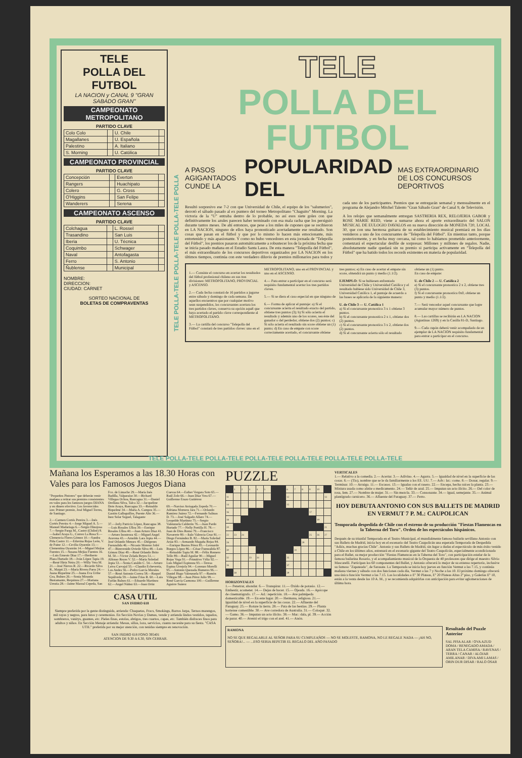TELE
POLLA DEL
FUTBOL
LA NACION y CANAL 9 "GRAN SABADO GRAN"
CAMPEONATO METROPOLITANO
| PARTIDO CLAVE | | | |
| --- | --- | --- | --- |
| Colo Colo | | U. Chile | |
| Magallanes | | U. Española | |
| Palestino | | A. Italiano | |
| S. Morning | | U. Católica | |
CAMPEONATO PROVINCIAL
| PARTIDO CLAVE | | | |
| --- | --- | --- | --- |
| Concepción | | Everton | |
| Rangers | | Huachipato | |
| Colero | | G. Cross | |
| O'Higgins | | San Felipe | |
| Wanderers | | Serena | |
CAMPEONATO ASCENSO
| PARTIDO CLAVE | | | |
| --- | --- | --- | --- |
| Colchagua | | L. Rossel | |
| Trasandino | | San Luis | |
| Iberia | | U. Técnica | |
| Coquimbo | | Schwager | |
| Naval | | Antofagasta | |
| Ferro | | S. Antonio | |
| Ñublense | | Municipal | |
NOMBRE:
DIRECCION:
CIUDAD: CARNET
SORTEO NACIONAL DE
BOLETAS DE COMPRAVENTAS
TELE POLLA-TELE POLLA-TELE POLLA-TELE POLLA
TELE
POLLA DEL
FUTBOL
A PASOS AGIGANTADOS CUNDE LA POPULARIDAD DEL MAS EXTRAORDINARIO DE LOS CONCURSOS DEPORTIVOS
Resultó sorpresivo ese 7-2 con que Universidad de Chile, el equipo de los "salumerios", derrotó el sábado pasado al ex puntero del torneo Metropolitano "Chaguito" Morning. La victoria de la "U" entraba dentro de lo probable, no así esos siete goles con que definitivamente los azules parecen haber terminado con esa mala racha que los persiguió durante tantos meses. De ahí entonces, que pese a los miles de cupones que se recibieron en LA NACION, ninguno de ellos haya pronosticado acertadamente ese resultado. Son cosas que pasan en el fútbol y que por lo mismo lo hacen más emocionante, más entretenido y más apasionante. Y como no hubo vencedores en esta jornada de "Telepolla del Fútbol", los premios pasaron automáticamente a robustecer los de la próxima fecha que se inicia pasado mañana en el Estadio Santa Laura. De esta manera "Telepolla del Fútbol", el más extraordinario de los concursos deportivos organizados por LA NACION en los últimos tiempos, continúa con este verdadero diluvio de premios millonarios para todos y cada uno de los participantes. Premios que se entregarán semanal y mensualmente en el programa de Alejandro Mitchel Talento "Gran Sábado Gran" de Canal 9, de Televisión.
A los relojes que semanalmente entregan SASTRERIA REX, RELOJERIA GABOR y ROSE MARIE REID, viene a sumarse ahora el aporte extraordinario del SALON MUSICAL DE EULOGIO DAVALOS en su nueva dirección de MONEDA 720, LOCAL 30, que con una hermosa guitarra de su establecimiento musical premiará en los días venideros a uno de los concursantes de "Telepolla del Fútbol". En mientras tanto, porque posteriormente, y en fecha muy cercana, tal como lo habíamos prometido anteriormente, comenzará el espectacular desfile de sorpresas: Millones y millones de regalos. Nadie, absolutamente nadie quedará sin su premio si participa activamente en "Telepolla del Fútbol" que ha batido todos los records existentes en materia de popularidad.
1.— Consiste el concurso en acertar los resultados del fútbol profesional chileno en sus tres divisiones: METROPOLITANO, PROVINCIAL y ASCENSO.
2.— Cada fecha constará de 16 partidos a jugarse entre sábado y domingo de cada semana. De aquellos encuentros que por cualquier motivo sean suspendidos, los concursantes acertara los tres partidos claves, conserva su opción aquél que haya acertado el partido clave correspondiente al METROPOLITANO.
3.— La cartilla del concurso "Telepolla del Fútbol" constará de tres partidos claves: uno en el METROPOLITANO, uno en el PROVINCIAL y uno en el ASCENSO.
4.— Para entrar a participar en el concurso será requisito fundamental acertar los tres partidos claves.
5.— Si se diera el caso especial en que ninguno de
6.— Forma de aplicar el puntaje: a) Si el concursante acierta el resultado exacto del partido, obtiene tres puntos (3); b) Si sólo acierta el resultado y además uno de los scores, sea éste del ganador o del perdedor, obtiene dos (2) puntos; c) Si sólo acierta el resultado sin score obtiene un (1) punto; d) En caso de empate con score correctamente acertado, el concursante obtiene tres puntos; e) En caso de acertar el empate sin score, obtendrá un punto y medio (1.1/2).
EJEMPLO: Si se hubiesen enfrentado Universidad de Chile y Universidad Católica y el resultado hubiese sido Universidad de Chile 3, Universidad Católica 1, el puntaje de acuerdo a las bases se aplicaría de la siguiente manera:
U. de Chile 3 — U. Católica 1
a) Si el concursante pronostica 3 x 1 obtiene 3 puntos.
b) Si el concursante pronostica 2 x 1, obtiene dos (2) puntos.
c) Si el concursante pronostica 3 x 2, obtiene dos (2) puntos.
d) Si el concursante acierta sólo el resultado obtiene un (1) punto.
En caso de empate:
U. de Chile 2 — U. Católica 2
e) Si el concursante pronostica 2 x 2, obtiene tres (3) puntos.
f) Si el concursante pronostica 0x0, obtiene un punto y medio (1.1/2).
7.— Será vencedor aquel concursante que logre acumular mayor número de puntos.
8.— Las cartillas se recibirán en LA NACION (Agustinas 1269) y en la Casilla 81-D, Santiago.
9.— Cada cupón deberá venir acompañado de un ejemplar de LA NACION requisito fundamental para entrar a participar en el concurso.
TELE POLLA-TELE POLLA-TELE POLLA-TELE POLLA-TELE POLLA-TELE POLLA-TELE
Mañana los Esperamos a las 18.30 Horas con Vales para los Famosos Juegos Diana
"Pequeños Pintores" que deberán venir mañana a retirar sus premios consistentes en vales para los famosos juegos DIANA y en dinero efectivo. Los favorecidos son: Primer premio, José Miguel Torres, de Santiago.
2.—Carmen Cortés Pereira 3.—Inés Cortés Pereira 4.—Jorge Miguel A. 5.—Manuel Madariaga 6.—Sergio Hinojosa 7.—Sergio Parga M., Castro (Chiloé) 8.—Isabel Araya G., Correo La Rosa 9.—Clemencia Flores Gómez 10.—Sandra Piña Castro 11.—Eduvina Rojas León, V. de Paine 12.—Cecilia Oyarzún 13.—Clementina Oyarzún 14.—Miguel Mejías Fuentes 15.—Susana Mejías Fuentes 16.—Luis Ernesto Díaz 17.—Heriberto Plaza Hurtado 18.—Iván López Tapia 19.—René Hirtz Neira 20.—Willy Vera M. 21.—José Nieves R. 22.—Ricardo Silva R., Maipú 23.—María Rivera Parra 24.—Juana Riquelme 25.—Juana Eva Uribe Cea, Bulnes 26.—Sonia Miranda Bustamante, Requinoa 27.—Mariana Urrutia 28.—Jaime Marzal Cepeda, San Fco. de Limache 29.—María Inés Badilla, Valparaíso 30.—Richard Villegas Ochoa, Rancagua 31.—Daniel Orellana Silva, Talca 32.—Jacqueline Dote Araya, Rancagua 33.—Reinaldo Riquelme 34.—María A. Campos 35.—Gastón Galleguillos, Puente Alto 36.—Inez Solar Seguel, Talagante
37.—Jerly Patricio López, Rancagua 38.—Luis Rosales Ulloa 39.—Enrique Rosales Ulloa 40.—Juan Arturo Díaz 41.—Arturo Inostroza 42.—Miguel Angel Aravena 43.—Arnoldo Lara Jopia 44.—José Orlando Menses 45.—Diógenes Fuenzalida 46.—Nicasio Moreno Jofré 47.—Bienvenido Oviedo Silva 48.—Luis Gómez Díaz 49.—René Orlando Brito M. 50.—Víctor Zelada Reyes 51.—Alfonso Reyes V. 52.—María Soledad Jopia 53.—Sonia Cataldo C. 54.—Arturo Leiva Carvajal 55.—Claudio Echeverría, Los Andes 56.—Pedro García Morales 57.—René Antonio Correa 58.—Raquel Sepúlveda 59.—Jaime Frías R. 60.—Luis Farfán Balnes 61.—Eduardo Martínez 62.—Angel Núñez 63.—Juan Ortiz Cuevas 64.—Esther Vergara Soto 65.—Raúl Zolo 66.—Juan Díaz Vera 67.—Guillermo Erazo Gutiérrez
69.—Narciso Arriagada Zepeda 70.—Adriana Mornera Jara 71.—Orlando Ramírez Juárez 72.—Fernando Salinas D. 73.—José Salgado Allaro 74.—Leopoldo Martínez 75.—Sergio Valenzuela Calderón 76.—Juan Pardo Hurtado 77.—Nelly Portilla H. 78.—Juan de Dios Romo 79.—Francisco Navarrete 80.—Italo Valencia Cruz 81.—Diego Fernández B. 82.—María Soledad Arias 83.—Armando Magaña Rojas 84.—Enrique Bustos Pérez 85.—Leonardo Burgos López 86.—César Fuenzalida 87.—Reinaldo Tapia M. 88.—Félix Romero Tello 89.—Raúl Aguilar 90.—Miguel Rojas Vega 91.—Primitivo Véliz 92.—Luis Miguel Espinoza 93.—Teresa Espina Urrejola 94.—Lorenzo Morelli 95.—Antonio Quezada Humeres 96.—Daniel Hugo Valenzuela 97.—Ramón Villegas 98.—Juan Pérez Julio 99.—René García Carmona 100.—Guillermo Aguirre Suárez
CASA UTIL
SAN ISIDRO 618
Siempre preferida por la gente distinguida, arrienda: Chaquetas, Fracs, Smokings, Barros Jarpa, Ternos marengos, mil rayas y negros, para lutos y ceremonias. En Sección Novias y Damas, vende y arrienda lindos vestidos, tapados, sombreros, vanitys, guantes, etc. Pieles finas, estolas, abrigos, tres cuartos, capas, etc. También disfraces finos para adultos y niños. En Sección Menaje arrienda: Mesas, sillas, loza, servicios, cuanto necesite para su fiesta. "CASA UTIL" preferida por su mejor atención, con tenidas siempre en renovación.
SAN ISIDRO 618 FONO 395401
ATENCION DE 9.30 A 6.30, SIN CERRAR.
PUZZLE
| | 1 | 2 | 3 | 4 | 5 | | | 6 | 7 | 8 | 9 | 10 | |
| 11 | | | | | | | | 12 | | | | | 13 |
| 14 | | | | | | | | 15 | | | | | |
| 16 | | | | | | | | | | | 17 | | |
| 18 | | | | | | | | | | | | 19 | |
| 20 | | | | | | | | | | | | | 21 |
| 22 | 23 | 24 | | | | | | | | | 25 | 26 | 27 |
| 28 | | | | | | | | | | 29 | | | |
| 30 | | | | | | | | | 31 | | | | |
| 32 | | | 33 | 34 | | | | 35 | | | | | |
| 36 | | | | | | | | 37 | | | | | |
| | 38 | | | | | | | 39 | | | | | |
HORIZONTALES
1.— Penetrar, ahondar. 6.— Transpirar. 11.— Oxido de potasio. 12.— Embestir, acometer. 14.— Dejas de hacer. 15.— Ojeada. 16.— Apócope de cinematógrafo. 17.— Ad.: repetición. 18.— Ave palmípeda domesticable. 19.— En este lugar. 20.— Hermana, religiosa. 21.— Igualdad de nivel en la superficie de las cosas. 22.— Afluente del Paraguay. 25.— Roture la tierra. 28.— Pata de las bestias. 29.— Planta hortense comestible. 30.— Ave corredora de Australia. 31.— Coloqué. 32.— Gamo. 36.— Imputan un acto ilícito. 38.— Mar.: dala, pl. 39.— Acción de parar. 40.— Aventó el trigo con el arel. 41.— Anón.
VERTICALES
1.— Relativo a la comedia. 2.— Acertar. 3.— Adivino. 4.— Agarra. 5.— Igualdad de nivel en la superficie de las cosas. 6.— (Tío), nombre que se le da familiarmente a los EE. UU. 7.— Adv.: lat.: como. 8.— Donar, regalar. 9.— Terminar. 10.— Arraiga. 11.— Escasos. 13.— Igualas con el rasero. 22.— Encepa, hecha raíces la planta. 23.— Mixtura usada como afeite o medicamento. 24.— Teñir de azul. 25.— Imputan un acto ilícito. 26.— Del color de rosa, fem. 27.— Nombre de mujer. 31.— Sin mezcla. 33.— Consonante. 34.— Igual, semejante. 35.— Animal plantígrado carnicero. 36.— Afluente del Paraguay. 37.— Perro.
HOY DEBUTA ANTONIO CON SUS BALLETS DE MADRID EN VERMUT 7 P. M.: CAUPOLICAN
Temporada despedida de Chile con el estreno de su producción "Fiestas Flamencas en la Taberna del Toro". Orden de los espectáculos hispánicos.
Después de su triunfal Temporada en el Teatro Municipal, el mundialmente famoso bailarín sevillano Antonio con sus Ballets de Madrid, inicia hoy en el escenario del Teatro Caupolicán una esperada Temporada de Despedida "Adiós, muchas gracias Chile". Antonio y sus Ballets de Madrid, sin lugar a dudas el espectáculo de más éxito venido a Chile en los últimos años, estrenará en el escenario gigante del Teatro Caupolicán, especialmente acondicionado para el Ballet, su mejor producción "Fiestas Flamencas en la Taberna del Toro", con participación estelar de la famosa bailarina Rosario, y el acompañamiento musical de la Orquesta de 40 profesores que dirige el maestro Silvio Mascarelli. Participan los 60 componentes del Ballet, y Antonio ofrecerá lo mejor de su extenso repertorio, inclusive su famoso "Zapateado", de Sarasate. La Temporada se inicia hoy jueves en función Vermut a las 7.15, y continúa mañana viernes y sábado con dos funciones cada día, Vermut a las 7 y Noche a las 10. El próximo domingo ofrecerá una única función Vermut a las 7.15. Las localidades a Eº 30 Plateas, Eº 20 Plateas Altas 2º piso, y Galerías Eº 10, están a la venta desde las 10 A. M., y se recomienda adquirirlas con anticipación para evitar aglomeraciones de última hora.
RAMONA
NO SE QUE REGALARLE AL SEÑOR PARA SU CUMPLEAÑOS — NO SE MOLESTE, RAMONA, NO LE REGALE NADA — ¡AH NO, SEÑORA!... — ...ESO SERIA REPETIR EL REGALO DEL AÑO PASADO
Resultado del Puzzle Anterior
SAL PISA ALAR / OVA AZUD DOMA / RENEGADO AMADA / ARAN TELA CAMISA / RAVENAS / TERRA / CANAR / ALOJAR AMILANAR / DIVA AMI LAMAS / ORIN DUR DISAR / RALO OSAR